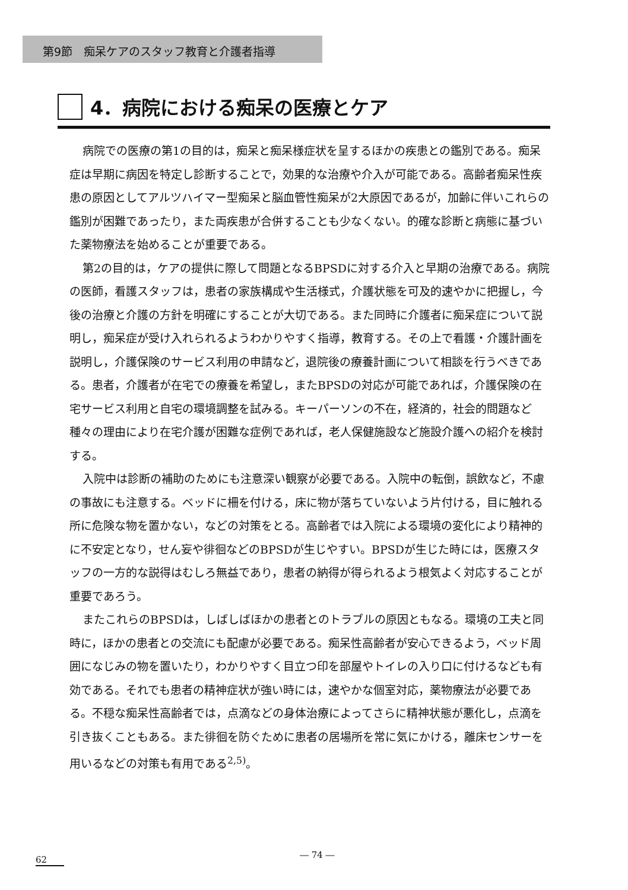第9節　痴呆ケアのスタッフ教育と介護者指導
4．病院における痴呆の医療とケア
病院での医療の第1の目的は，痴呆と痴呆様症状を呈するほかの疾患との鑑別である。痴呆症は早期に病因を特定し診断することで，効果的な治療や介入が可能である。高齢者痴呆性疾患の原因としてアルツハイマー型痴呆と脳血管性痴呆が2大原因であるが，加齢に伴いこれらの鑑別が困難であったり，また両疾患が合併することも少なくない。的確な診断と病態に基づいた薬物療法を始めることが重要である。
第2の目的は，ケアの提供に際して問題となるBPSDに対する介入と早期の治療である。病院の医師，看護スタッフは，患者の家族構成や生活様式，介護状態を可及的速やかに把握し，今後の治療と介護の方針を明確にすることが大切である。また同時に介護者に痴呆症について説明し，痴呆症が受け入れられるようわかりやすく指導，教育する。その上で看護・介護計画を説明し，介護保険のサービス利用の申請など，退院後の療養計画について相談を行うべきである。患者，介護者が在宅での療養を希望し，またBPSDの対応が可能であれば，介護保険の在宅サービス利用と自宅の環境調整を試みる。キーパーソンの不在，経済的，社会的問題など種々の理由により在宅介護が困難な症例であれば，老人保健施設など施設介護への紹介を検討する。
入院中は診断の補助のためにも注意深い観察が必要である。入院中の転倒，誤飲など，不慮の事故にも注意する。ベッドに柵を付ける，床に物が落ちていないよう片付ける，目に触れる所に危険な物を置かない，などの対策をとる。高齢者では入院による環境の変化により精神的に不安定となり，せん妄や徘徊などのBPSDが生じやすい。BPSDが生じた時には，医療スタッフの一方的な説得はむしろ無益であり，患者の納得が得られるよう根気よく対応することが重要であろう。
またこれらのBPSDは，しばしばほかの患者とのトラブルの原因ともなる。環境の工夫と同時に，ほかの患者との交流にも配慮が必要である。痴呆性高齢者が安心できるよう，ベッド周囲になじみの物を置いたり，わかりやすく目立つ印を部屋やトイレの入り口に付けるなども有効である。それでも患者の精神症状が強い時には，速やかな個室対応，薬物療法が必要である。不穏な痴呆性高齢者では，点滴などの身体治療によってさらに精神状態が悪化し，点滴を引き抜くこともある。また徘徊を防ぐために患者の居場所を常に気にかける，離床センサーを用いるなどの対策も有用である<sup>2,5)</sup>。
62 ― 74 ―